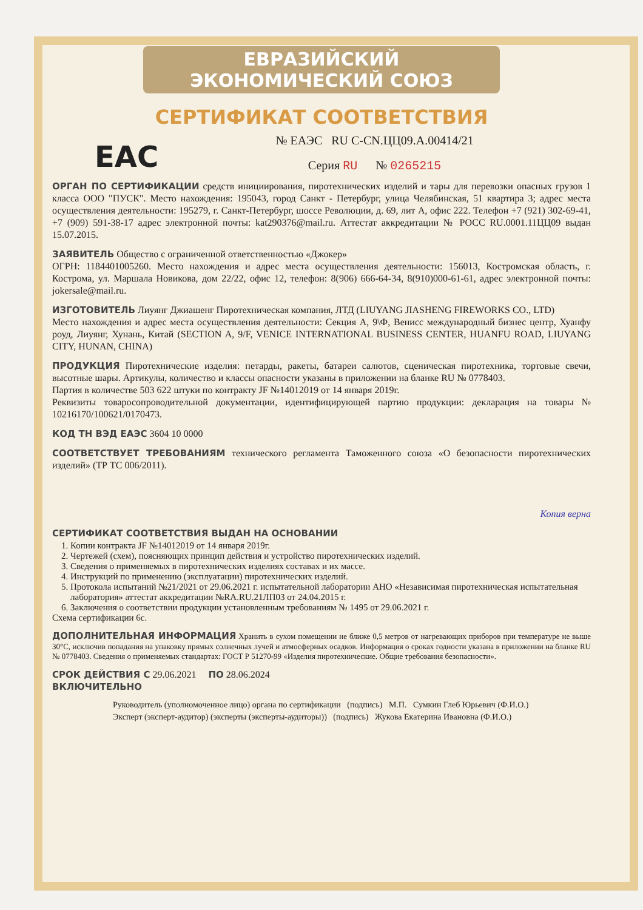ЕВРАЗИЙСКИЙ ЭКОНОМИЧЕСКИЙ СОЮЗ
СЕРТИФИКАТ СООТВЕТСТВИЯ
EAC
№ ЕАЭС RU C-CN.ЦЦ09.А.00414/21
Серия RU № 0265215
ОРГАН ПО СЕРТИФИКАЦИИ средств инициирования, пиротехнических изделий и тары для перевозки опасных грузов 1 класса ООО "ПУСК". Место нахождения: 195043, город Санкт - Петербург, улица Челябинская, 51 квартира 3; адрес места осуществления деятельности: 195279, г. Санкт-Петербург, шоссе Революции, д. 69, лит А, офис 222. Телефон +7 (921) 302-69-41, +7 (909) 591-38-17 адрес электронной почты: kat290376@mail.ru. Аттестат аккредитации № РОСС RU.0001.11ЦЦ09 выдан 15.07.2015.
ЗАЯВИТЕЛЬ Общество с ограниченной ответственностью «Джокер»
ОГРН: 1184401005260. Место нахождения и адрес места осуществления деятельности: 156013, Костромская область, г. Кострома, ул. Маршала Новикова, дом 22/22, офис 12, телефон: 8(906) 666-64-34, 8(910)000-61-61, адрес электронной почты: jokersale@mail.ru.
ИЗГОТОВИТЕЛЬ Лиуянг Джиашенг Пиротехническая компания, ЛТД (LIUYANG JIASHENG FIREWORKS CO., LTD)
Место нахождения и адрес места осуществления деятельности: Секция А, 9\Ф, Венисс международный бизнес центр, Хуанфу роуд, Лиуянг, Хунань, Китай (SECTION A, 9/F, VENICE INTERNATIONAL BUSINESS CENTER, HUANFU ROAD, LIUYANG CITY, HUNAN, CHINA)
ПРОДУКЦИЯ Пиротехнические изделия: петарды, ракеты, батареи салютов, сценическая пиротехника, тортовые свечи, высотные шары. Артикулы, количество и классы опасности указаны в приложении на бланке RU № 0778403.
Партия в количестве 503 622 штуки по контракту JF №14012019 от 14 января 2019г.
Реквизиты товаросопроводительной документации, идентифицирующей партию продукции: декларация на товары № 10216170/100621/0170473.
КОД ТН ВЭД ЕАЭС 3604 10 0000
СООТВЕТСТВУЕТ ТРЕБОВАНИЯМ технического регламента Таможенного союза «О безопасности пиротехнических изделий» (ТР ТС 006/2011).
Копия верна
СЕРТИФИКАТ СООТВЕТСТВИЯ ВЫДАН НА ОСНОВАНИИ
1. Копии контракта JF №14012019 от 14 января 2019г.
2. Чертежей (схем), поясняющих принцип действия и устройство пиротехнических изделий.
3. Сведения о применяемых в пиротехнических изделиях составах и их массе.
4. Инструкций по применению (эксплуатации) пиротехнических изделий.
5. Протокола испытаний №21/2021 от 29.06.2021 г. испытательной лаборатории АНО «Независимая пиротехническая испытательная лаборатория» аттестат аккредитации №RA.RU.21ЛП03 от 24.04.2015 г.
6. Заключения о соответствии продукции установленным требованиям № 1495 от 29.06.2021 г.
Схема сертификации 6с.
ДОПОЛНИТЕЛЬНАЯ ИНФОРМАЦИЯ Хранить в сухом помещении не ближе 0,5 метров от нагревающих приборов при температуре не выше 30°С, исключив попадания на упаковку прямых солнечных лучей и атмосферных осадков. Информация о сроках годности указана в приложении на бланке RU № 0778403. Сведения о применяемых стандартах: ГОСТ Р 51270-99 «Изделия пиротехнические. Общие требования безопасности».
СРОК ДЕЙСТВИЯ С 29.06.2021 ПО 28.06.2024
ВКЛЮЧИТЕЛЬНО
Руководитель (уполномоченное лицо) органа по сертификации (подпись) М.П. Сумкин Глеб Юрьевич (Ф.И.О.)
Эксперт (эксперт-аудитор) (эксперты (эксперты-аудиторы)) (подпись) Жукова Екатерина Ивановна (Ф.И.О.)